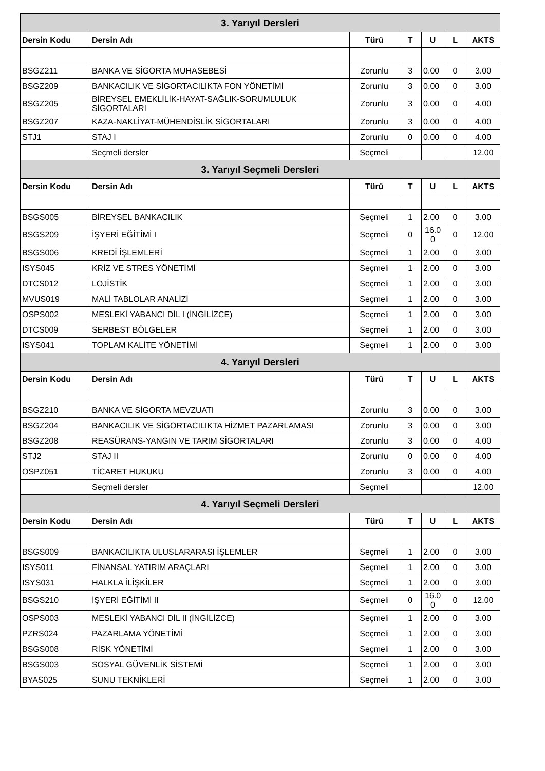| 3. Yarıyıl Dersleri | | | | | | |
| --- | --- | --- | --- | --- | --- | --- |
| Dersin Kodu | Dersin Adı | Türü | T | U | L | AKTS |
| BSGZ211 | BANKA VE SİGORTA MUHASEBESİ | Zorunlu | 3 | 0.00 | 0 | 3.00 |
| BSGZ209 | BANKACILIK VE SİGORTACILIKTA FON YÖNETİMİ | Zorunlu | 3 | 0.00 | 0 | 3.00 |
| BSGZ205 | BİREYSEL EMEKLİLİK-HAYAT-SAĞLIK-SORUMLULUK SİGORTALARI | Zorunlu | 3 | 0.00 | 0 | 4.00 |
| BSGZ207 | KAZA-NAKLİYAT-MÜHENDİSLİK SİGORTALARI | Zorunlu | 3 | 0.00 | 0 | 4.00 |
| STJ1 | STAJ I | Zorunlu | 0 | 0.00 | 0 | 4.00 |
| | Seçmeli dersler | Seçmeli | | | | 12.00 |
| 3. Yarıyıl Seçmeli Dersleri | | | | | | |
| Dersin Kodu | Dersin Adı | Türü | T | U | L | AKTS |
| BSGS005 | BİREYSEL BANKACILIK | Seçmeli | 1 | 2.00 | 0 | 3.00 |
| BSGS209 | İŞYERİ EĞİTİMİ I | Seçmeli | 0 | 16.0 0 | 0 | 12.00 |
| BSGS006 | KREDİ İŞLEMLERİ | Seçmeli | 1 | 2.00 | 0 | 3.00 |
| ISYS045 | KRİZ VE STRES YÖNETİMİ | Seçmeli | 1 | 2.00 | 0 | 3.00 |
| DTCS012 | LOJİSTİK | Seçmeli | 1 | 2.00 | 0 | 3.00 |
| MVUS019 | MALİ TABLOLAR ANALİZİ | Seçmeli | 1 | 2.00 | 0 | 3.00 |
| OSPS002 | MESLEKİ YABANCI DİL I (İNGİLİZCE) | Seçmeli | 1 | 2.00 | 0 | 3.00 |
| DTCS009 | SERBEST BÖLGELER | Seçmeli | 1 | 2.00 | 0 | 3.00 |
| ISYS041 | TOPLAM KALİTE YÖNETİMİ | Seçmeli | 1 | 2.00 | 0 | 3.00 |
| 4. Yarıyıl Dersleri | | | | | | |
| Dersin Kodu | Dersin Adı | Türü | T | U | L | AKTS |
| BSGZ210 | BANKA VE SİGORTA MEVZUATI | Zorunlu | 3 | 0.00 | 0 | 3.00 |
| BSGZ204 | BANKACILIK VE SİGORTACILIKTA HİZMET PAZARLAMASI | Zorunlu | 3 | 0.00 | 0 | 3.00 |
| BSGZ208 | REASÜRANS-YANGIN VE TARIM SİGORTALARI | Zorunlu | 3 | 0.00 | 0 | 4.00 |
| STJ2 | STAJ II | Zorunlu | 0 | 0.00 | 0 | 4.00 |
| OSPZ051 | TİCARET HUKUKU | Zorunlu | 3 | 0.00 | 0 | 4.00 |
| | Seçmeli dersler | Seçmeli | | | | 12.00 |
| 4. Yarıyıl Seçmeli Dersleri | | | | | | |
| Dersin Kodu | Dersin Adı | Türü | T | U | L | AKTS |
| BSGS009 | BANKACILIKTA ULUSLARARASI İŞLEMLER | Seçmeli | 1 | 2.00 | 0 | 3.00 |
| ISYS011 | FİNANSAL YATIRIM ARAÇLARI | Seçmeli | 1 | 2.00 | 0 | 3.00 |
| ISYS031 | HALKLA İLİŞKİLER | Seçmeli | 1 | 2.00 | 0 | 3.00 |
| BSGS210 | İŞYERİ EĞİTİMİ II | Seçmeli | 0 | 16.0 0 | 0 | 12.00 |
| OSPS003 | MESLEKİ YABANCI DİL II (İNGİLİZCE) | Seçmeli | 1 | 2.00 | 0 | 3.00 |
| PZRS024 | PAZARLAMA YÖNETİMİ | Seçmeli | 1 | 2.00 | 0 | 3.00 |
| BSGS008 | RİSK YÖNETİMİ | Seçmeli | 1 | 2.00 | 0 | 3.00 |
| BSGS003 | SOSYAL GÜVENLİK SİSTEMİ | Seçmeli | 1 | 2.00 | 0 | 3.00 |
| BYAS025 | SUNU TEKNİKLERİ | Seçmeli | 1 | 2.00 | 0 | 3.00 |